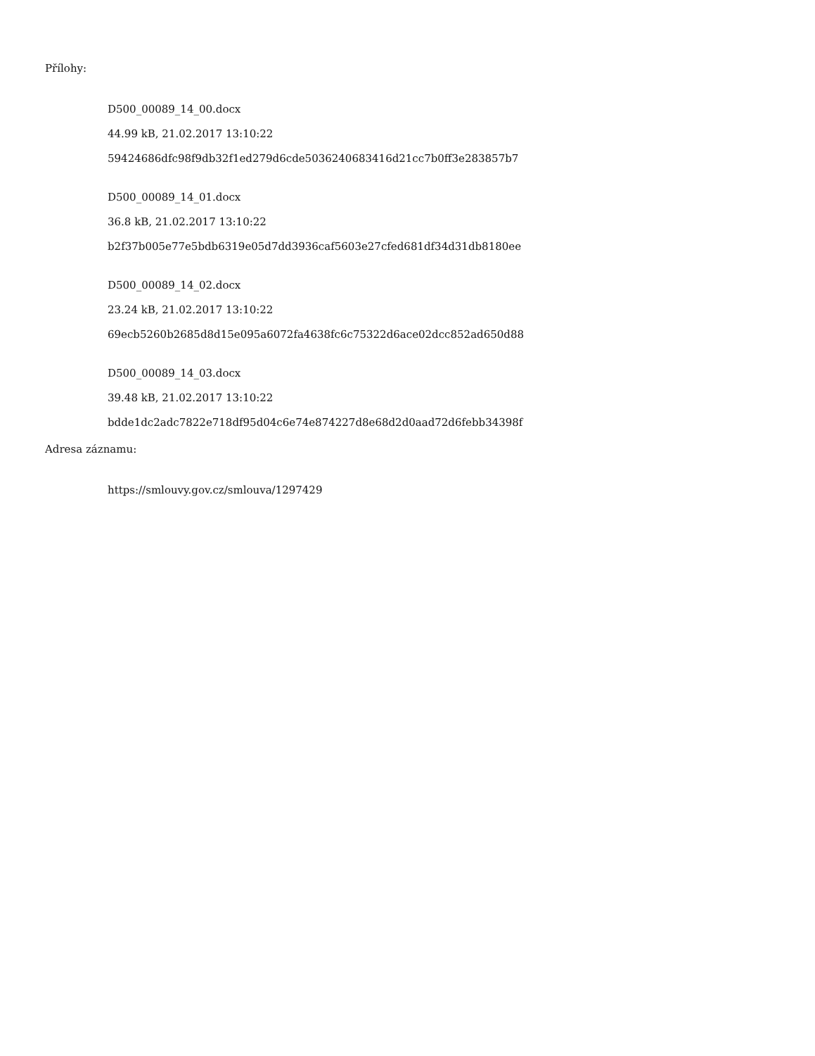Přílohy:
D500_00089_14_00.docx
44.99 kB, 21.02.2017 13:10:22
59424686dfc98f9db32f1ed279d6cde5036240683416d21cc7b0ff3e283857b7
D500_00089_14_01.docx
36.8 kB, 21.02.2017 13:10:22
b2f37b005e77e5bdb6319e05d7dd3936caf5603e27cfed681df34d31db8180ee
D500_00089_14_02.docx
23.24 kB, 21.02.2017 13:10:22
69ecb5260b2685d8d15e095a6072fa4638fc6c75322d6ace02dcc852ad650d88
D500_00089_14_03.docx
39.48 kB, 21.02.2017 13:10:22
bdde1dc2adc7822e718df95d04c6e74e874227d8e68d2d0aad72d6febb34398f
Adresa záznamu:
https://smlouvy.gov.cz/smlouva/1297429